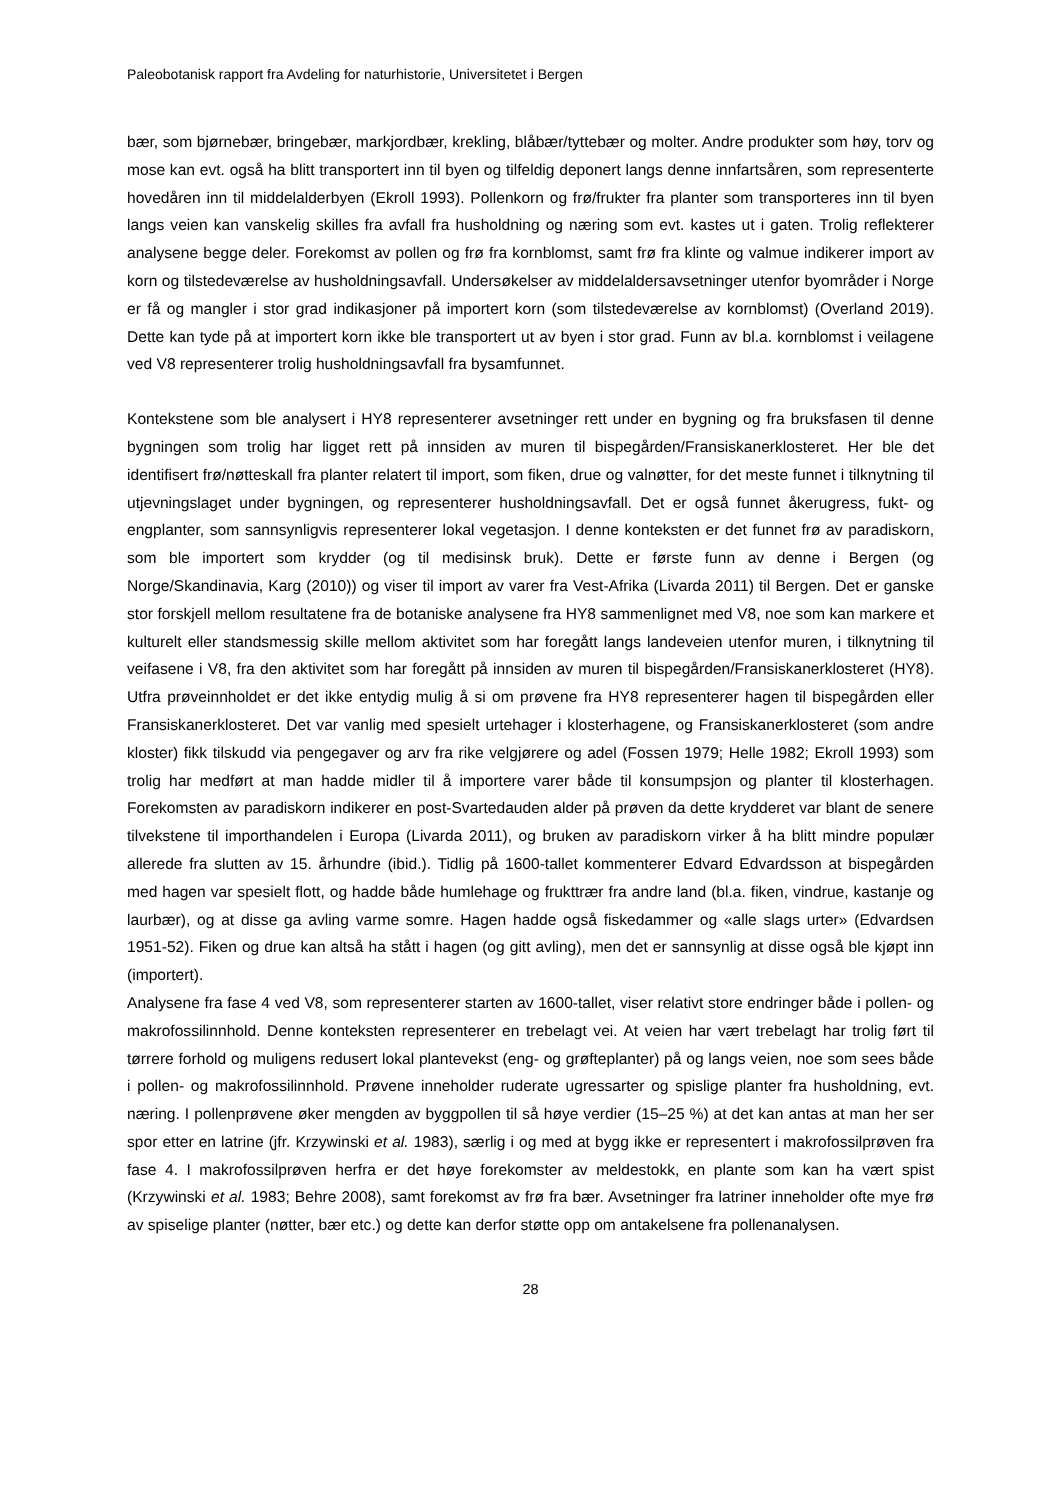Paleobotanisk rapport fra Avdeling for naturhistorie, Universitetet i Bergen
bær, som bjørnebær, bringebær, markjordbær, krekling, blåbær/tyttebær og molter. Andre produkter som høy, torv og mose kan evt. også ha blitt transportert inn til byen og tilfeldig deponert langs denne innfartsåren, som representerte hovedåren inn til middelalderbyen (Ekroll 1993). Pollenkorn og frø/frukter fra planter som transporteres inn til byen langs veien kan vanskelig skilles fra avfall fra husholdning og næring som evt. kastes ut i gaten. Trolig reflekterer analysene begge deler. Forekomst av pollen og frø fra kornblomst, samt frø fra klinte og valmue indikerer import av korn og tilstedeværelse av husholdningsavfall. Undersøkelser av middelaldersavsetninger utenfor byområder i Norge er få og mangler i stor grad indikasjoner på importert korn (som tilstedeværelse av kornblomst) (Overland 2019). Dette kan tyde på at importert korn ikke ble transportert ut av byen i stor grad. Funn av bl.a. kornblomst i veilagene ved V8 representerer trolig husholdningsavfall fra bysamfunnet.
Kontekstene som ble analysert i HY8 representerer avsetninger rett under en bygning og fra bruksfasen til denne bygningen som trolig har ligget rett på innsiden av muren til bispegården/Fransiskanerklosteret. Her ble det identifisert frø/nøtteskall fra planter relatert til import, som fiken, drue og valnøtter, for det meste funnet i tilknytning til utjevningslaget under bygningen, og representerer husholdningsavfall. Det er også funnet åkerugress, fukt- og engplanter, som sannsynligvis representerer lokal vegetasjon. I denne konteksten er det funnet frø av paradiskorn, som ble importert som krydder (og til medisinsk bruk). Dette er første funn av denne i Bergen (og Norge/Skandinavia, Karg (2010)) og viser til import av varer fra Vest-Afrika (Livarda 2011) til Bergen. Det er ganske stor forskjell mellom resultatene fra de botaniske analysene fra HY8 sammenlignet med V8, noe som kan markere et kulturelt eller standsmessig skille mellom aktivitet som har foregått langs landeveien utenfor muren, i tilknytning til veifasene i V8, fra den aktivitet som har foregått på innsiden av muren til bispegården/Fransiskanerklosteret (HY8). Utfra prøveinnholdet er det ikke entydig mulig å si om prøvene fra HY8 representerer hagen til bispegården eller Fransiskanerklosteret. Det var vanlig med spesielt urtehager i klosterhagene, og Fransiskanerklosteret (som andre kloster) fikk tilskudd via pengegaver og arv fra rike velgjørere og adel (Fossen 1979; Helle 1982; Ekroll 1993) som trolig har medført at man hadde midler til å importere varer både til konsumpsjon og planter til klosterhagen. Forekomsten av paradiskorn indikerer en post-Svartedauden alder på prøven da dette krydderet var blant de senere tilvekstene til importhandelen i Europa (Livarda 2011), og bruken av paradiskorn virker å ha blitt mindre populær allerede fra slutten av 15. århundre (ibid.). Tidlig på 1600-tallet kommenterer Edvard Edvardsson at bispegården med hagen var spesielt flott, og hadde både humlehage og frukttrær fra andre land (bl.a. fiken, vindrue, kastanje og laurbær), og at disse ga avling varme somre. Hagen hadde også fiskedammer og «alle slags urter» (Edvardsen 1951-52). Fiken og drue kan altså ha stått i hagen (og gitt avling), men det er sannsynlig at disse også ble kjøpt inn (importert).
Analysene fra fase 4 ved V8, som representerer starten av 1600-tallet, viser relativt store endringer både i pollen- og makrofossilinnhold. Denne konteksten representerer en trebelagt vei. At veien har vært trebelagt har trolig ført til tørrere forhold og muligens redusert lokal plantevekst (eng- og grøfteplanter) på og langs veien, noe som sees både i pollen- og makrofossilinnhold. Prøvene inneholder ruderate ugressarter og spislige planter fra husholdning, evt. næring. I pollenprøvene øker mengden av byggpollen til så høye verdier (15–25 %) at det kan antas at man her ser spor etter en latrine (jfr. Krzywinski et al. 1983), særlig i og med at bygg ikke er representert i makrofossilprøven fra fase 4. I makrofossilprøven herfra er det høye forekomster av meldestokk, en plante som kan ha vært spist (Krzywinski et al. 1983; Behre 2008), samt forekomst av frø fra bær. Avsetninger fra latriner inneholder ofte mye frø av spiselige planter (nøtter, bær etc.) og dette kan derfor støtte opp om antakelsene fra pollenanalysen.
28